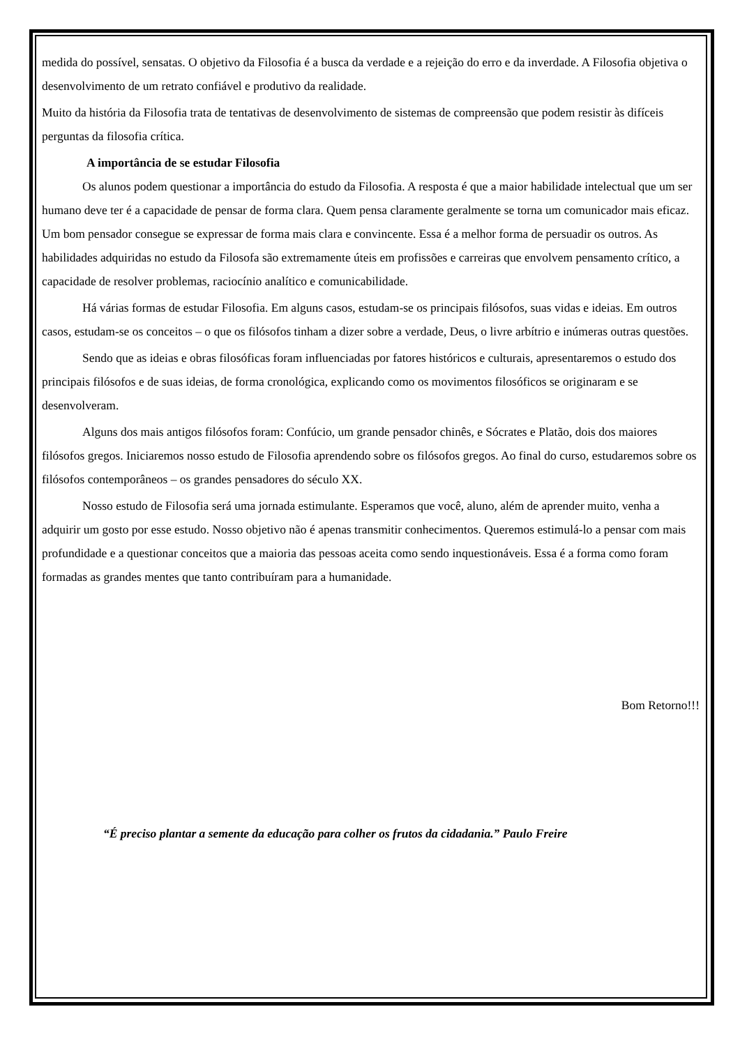medida do possível, sensatas. O objetivo da Filosofia é a busca da verdade e a rejeição do erro e da inverdade. A Filosofia objetiva o desenvolvimento de um retrato confiável e produtivo da realidade.
Muito da história da Filosofia trata de tentativas de desenvolvimento de sistemas de compreensão que podem resistir às difíceis perguntas da filosofia crítica.
A importância de se estudar Filosofia
Os alunos podem questionar a importância do estudo da Filosofia. A resposta é que a maior habilidade intelectual que um ser humano deve ter é a capacidade de pensar de forma clara. Quem pensa claramente geralmente se torna um comunicador mais eficaz. Um bom pensador consegue se expressar de forma mais clara e convincente. Essa é a melhor forma de persuadir os outros. As habilidades adquiridas no estudo da Filosofa são extremamente úteis em profissões e carreiras que envolvem pensamento crítico, a capacidade de resolver problemas, raciocínio analítico e comunicabilidade.
Há várias formas de estudar Filosofia. Em alguns casos, estudam-se os principais filósofos, suas vidas e ideias. Em outros casos, estudam-se os conceitos – o que os filósofos tinham a dizer sobre a verdade, Deus, o livre arbítrio e inúmeras outras questões.
Sendo que as ideias e obras filosóficas foram influenciadas por fatores históricos e culturais, apresentaremos o estudo dos principais filósofos e de suas ideias, de forma cronológica, explicando como os movimentos filosóficos se originaram e se desenvolveram.
Alguns dos mais antigos filósofos foram: Confúcio, um grande pensador chinês, e Sócrates e Platão, dois dos maiores filósofos gregos. Iniciaremos nosso estudo de Filosofia aprendendo sobre os filósofos gregos. Ao final do curso, estudaremos sobre os filósofos contemporâneos – os grandes pensadores do século XX.
Nosso estudo de Filosofia será uma jornada estimulante. Esperamos que você, aluno, além de aprender muito, venha a adquirir um gosto por esse estudo. Nosso objetivo não é apenas transmitir conhecimentos. Queremos estimulá-lo a pensar com mais profundidade e a questionar conceitos que a maioria das pessoas aceita como sendo inquestionáveis. Essa é a forma como foram formadas as grandes mentes que tanto contribuíram para a humanidade.
Bom Retorno!!!
“É preciso plantar a semente da educação para colher os frutos da cidadania.” Paulo Freire